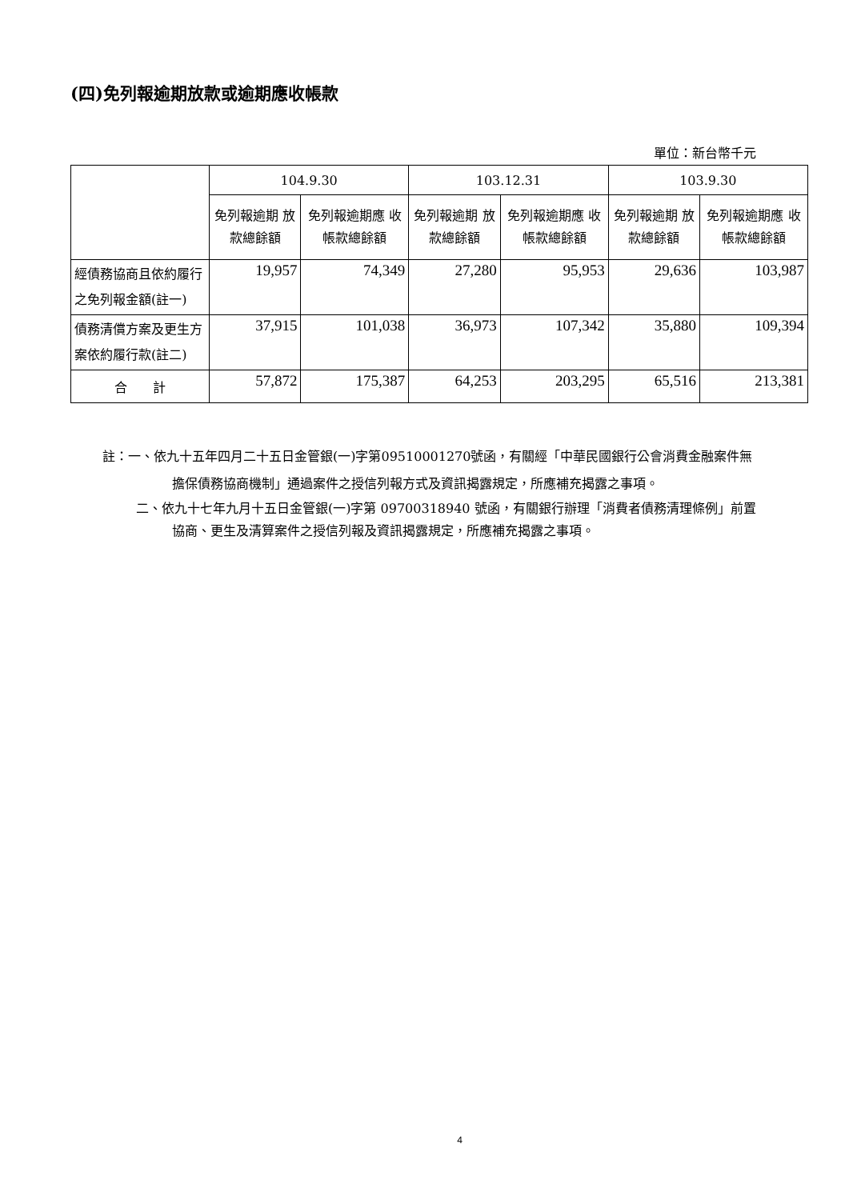(四)免列報逾期放款或逾期應收帳款
單位：新台幣千元
| | 104.9.30 | | 103.12.31 | | 103.9.30 | |
| --- | --- | --- | --- | --- | --- | --- |
| | 免列報逾期 放款總餘額 | 免列報逾期應 收帳款總餘額 | 免列報逾期 放款總餘額 | 免列報逾期應 收帳款總餘額 | 免列報逾期 放款總餘額 | 免列報逾期應 收帳款總餘額 |
| 經債務協商且依約履行之免列報金額(註一) | 19,957 | 74,349 | 27,280 | 95,953 | 29,636 | 103,987 |
| 債務清償方案及更生方案依約履行款(註二) | 37,915 | 101,038 | 36,973 | 107,342 | 35,880 | 109,394 |
| 合 計 | 57,872 | 175,387 | 64,253 | 203,295 | 65,516 | 213,381 |
註：一、依九十五年四月二十五日金管銀(一)字第09510001270號函，有關經「中華民國銀行公會消費金融案件無擔保債務協商機制」通過案件之授信列報方式及資訊揭露規定，所應補充揭露之事項。
二、依九十七年九月十五日金管銀(一)字第 09700318940 號函，有關銀行辦理「消費者債務清理條例」前置協商、更生及清算案件之授信列報及資訊揭露規定，所應補充揭露之事項。
4